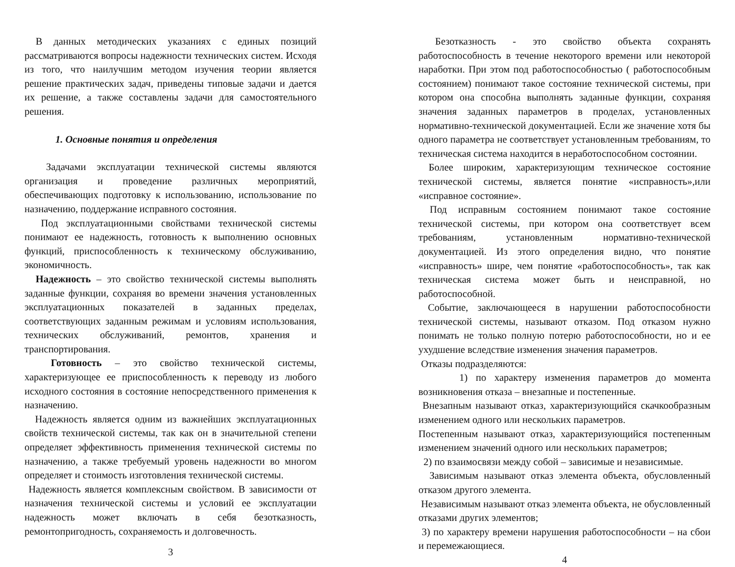В данных методических указаниях с единых позиций рассматриваются вопросы надежности технических систем. Исходя из того, что наилучшим методом изучения теории является решение практических задач, приведены типовые задачи и дается их решение, а также составлены задачи для самостоятельного решения.
1. Основные понятия и определения
Задачами эксплуатации технической системы являются организация и проведение различных мероприятий, обеспечивающих подготовку к использованию, использование по назначению, поддержание исправного состояния.
Под эксплуатационными свойствами технической системы понимают ее надежность, готовность к выполнению основных функций, приспособленность к техническому обслуживанию, экономичность.
Надежность – это свойство технической системы выполнять заданные функции, сохраняя во времени значения установленных эксплуатационных показателей в заданных пределах, соответствующих заданным режимам и условиям использования, технических обслуживаний, ремонтов, хранения и транспортирования.
Готовность – это свойство технической системы, характеризующее ее приспособленность к переводу из любого исходного состояния в состояние непосредственного применения к назначению.
Надежность является одним из важнейших эксплуатационных свойств технической системы, так как он в значительной степени определяет эффективность применения технической системы по назначению, а также требуемый уровень надежности во многом определяет и стоимость изготовления технической системы.
Надежность является комплексным свойством. В зависимости от назначения технической системы и условий ее эксплуатации надежность может включать в себя безотказность, ремонтопригодность, сохраняемость и долговечность.
3
Безотказность - это свойство объекта сохранять работоспособность в течение некоторого времени или некоторой наработки. При этом под работоспособностью ( работоспособным состоянием) понимают такое состояние технической системы, при котором она способна выполнять заданные функции, сохраняя значения заданных параметров в проделах, установленных нормативно-технической документацией. Если же значение хотя бы одного параметра не соответствует установленным требованиям, то техническая система находится в неработоспособном состоянии.
Более широким, характеризующим техническое состояние технической системы, является понятие «исправность»,или «исправное состояние».
Под исправным состоянием понимают такое состояние технической системы, при котором она соответствует всем требованиям, установленным нормативно-технической документацией. Из этого определения видно, что понятие «исправность» шире, чем понятие «работоспособность», так как техническая система может быть и неисправной, но работоспособной.
Событие, заключающееся в нарушении работоспособности технической системы, называют отказом. Под отказом нужно понимать не только полную потерю работоспособности, но и ее ухудшение вследствие изменения значения параметров.
Отказы подразделяются:
1) по характеру изменения параметров до момента возникновения отказа – внезапные и постепенные.
Внезапным называют отказ, характеризующийся скачкообразным изменением одного или нескольких параметров.
Постепенным называют отказ, характеризующийся постепенным изменением значений одного или нескольких параметров;
2) по взаимосвязи между собой – зависимые и независимые.
Зависимым называют отказ элемента объекта, обусловленный отказом другого элемента.
Независимым называют отказ элемента объекта, не обусловленный отказами других элементов;
3) по характеру времени нарушения работоспособности – на сбои и перемежающиеся.
4